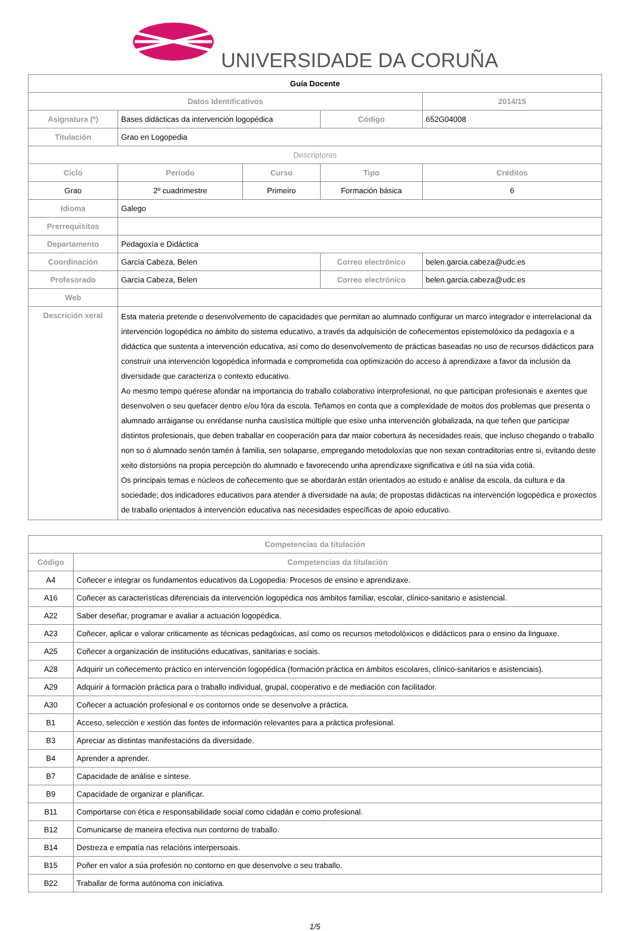UNIVERSIDADE DA CORUÑA
| Guía Docente | | | | | |
| Datos Identificativos | | | | | 2014/15 |
| Asignatura (*) | Bases didácticas da intervención logopédica | | Código | | 652G04008 |
| Titulación | Grao en Logopedia | | | | |
| Descriptores | | | | | |
| Ciclo | Período | Curso | Tipo | | Créditos |
| Grao | 2º cuadrimestre | Primeiro | Formación básica | | 6 |
| Idioma | Galego | | | | |
| Prerrequisitos | | | | | |
| Departamento | Pedagoxía e Didáctica | | | | |
| Coordinación | García Cabeza, Belen | | Correo electrónico | belen.garcia.cabeza@udc.es | |
| Profesorado | García Cabeza, Belen | | Correo electrónico | belen.garcia.cabeza@udc.es | |
| Web | | | | | |
| Descrición xeral | Esta materia pretende o desenvolvemento de capacidades que permitan ao alumnado configurar un marco integrador e interrelacional da intervención logopédica no ámbito do sistema educativo, a través da adquisición de coñecementos epistemolóxico da pedagoxía e a didáctica que sustenta a intervención educativa, así como do desenvolvemento de prácticas baseadas no uso de recursos didácticos para construír una intervención logopédica informada e comprometida coa optimización do acceso á aprendizaxe a favor da inclusión da diversidade que caracteriza o contexto educativo. Ao mesmo tempo quérese afondar na importancia do traballo colaborativo interprofesional, no que participan profesionais e axentes que desenvolven o seu quefacer dentro e/ou fóra da escola. Teñamos en conta que a complexidade de moitos dos problemas que presenta o alumnado arráiganse ou enrédanse nunha causística múltiple que esixe unha intervención globalizada, na que teñen que participar distintos profesionais, que deben traballar en cooperación para dar maior cobertura ás necesidades reais, que incluso chegando o traballo non so ó alumnado senón tamén á familia, sen solaparse, empregando metodoloxías que non sexan contraditorias entre si, evitando deste xeito distorsións na propia percepción do alumnado e favorecendo unha aprendizaxe significativa e útil na súa vida cotiá. Os principais temas e núcleos de coñecemento que se abordarán están orientados ao estudo e análise da escola, da cultura e da sociedade; dos indicadores educativos para atender á diversidade na aula; de propostas didácticas na intervención logopédica e proxectos de traballo orientados á intervención educativa nas necesidades específicas de apoio educativo. | | | | |
| Competencias da titulación | |
| --- | --- |
| Código | Competencias da titulación |
| A4 | Coñecer e integrar os fundamentos educativos da Logopedia: Procesos de ensino e aprendizaxe. |
| A16 | Coñecer as características diferenciais da intervención logopédica nos ámbitos familiar, escolar, clínico-sanitario e asistencial. |
| A22 | Saber deseñar, programar e avaliar a actuación logopédica. |
| A23 | Coñecer, aplicar e valorar criticamente as técnicas pedagóxicas, así como os recursos metodolóxicos e didácticos para o ensino da linguaxe. |
| A25 | Coñecer a organización de institucións educativas, sanitarias e sociais. |
| A28 | Adquirir un coñecemento práctico en intervención logopédica (formación práctica en ámbitos escolares, clínico-sanitarios e asistenciais). |
| A29 | Adquirir a formación práctica para o traballo individual, grupal, cooperativo e de mediación con facilitador. |
| A30 | Coñecer a actuación profesional e os contornos onde se desenvolve a práctica. |
| B1 | Acceso, selección e xestión das fontes de información relevantes para a práctica profesional. |
| B3 | Apreciar as distintas manifestacións da diversidade. |
| B4 | Aprender a aprender. |
| B7 | Capacidade de análise e síntese. |
| B9 | Capacidade de organizar e planificar. |
| B11 | Comportarse con ética e responsabilidade social como cidadán e como profesional. |
| B12 | Comunicarse de maneira efectiva nun contorno de traballo. |
| B14 | Destreza e empatía nas relacións interpersoais. |
| B15 | Poñer en valor a súa profesión no contorno en que desenvolve o seu traballo. |
| B22 | Traballar de forma autónoma con iniciativa. |
1/5